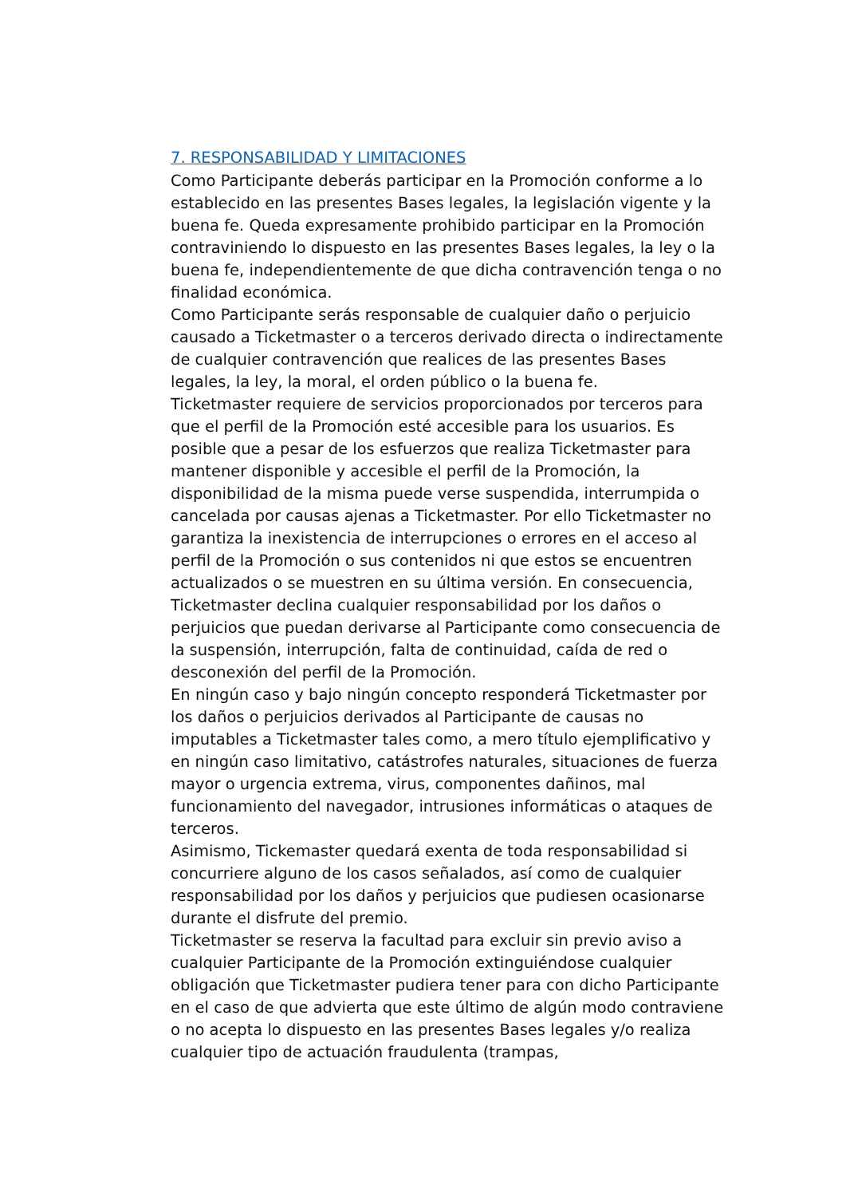7. RESPONSABILIDAD Y LIMITACIONES
Como Participante deberás participar en la Promoción conforme a lo establecido en las presentes Bases legales, la legislación vigente y la buena fe. Queda expresamente prohibido participar en la Promoción contraviniendo lo dispuesto en las presentes Bases legales, la ley o la buena fe, independientemente de que dicha contravención tenga o no finalidad económica.
Como Participante serás responsable de cualquier daño o perjuicio causado a Ticketmaster o a terceros derivado directa o indirectamente de cualquier contravención que realices de las presentes Bases legales, la ley, la moral, el orden público o la buena fe.
Ticketmaster requiere de servicios proporcionados por terceros para que el perfil de la Promoción esté accesible para los usuarios. Es posible que a pesar de los esfuerzos que realiza Ticketmaster para mantener disponible y accesible el perfil de la Promoción, la disponibilidad de la misma puede verse suspendida, interrumpida o cancelada por causas ajenas a Ticketmaster. Por ello Ticketmaster no garantiza la inexistencia de interrupciones o errores en el acceso al perfil de la Promoción o sus contenidos ni que estos se encuentren actualizados o se muestren en su última versión. En consecuencia, Ticketmaster declina cualquier responsabilidad por los daños o perjuicios que puedan derivarse al Participante como consecuencia de la suspensión, interrupción, falta de continuidad, caída de red o desconexión del perfil de la Promoción.
En ningún caso y bajo ningún concepto responderá Ticketmaster por los daños o perjuicios derivados al Participante de causas no imputables a Ticketmaster tales como, a mero título ejemplificativo y en ningún caso limitativo, catástrofes naturales, situaciones de fuerza mayor o urgencia extrema, virus, componentes dañinos, mal funcionamiento del navegador, intrusiones informáticas o ataques de terceros.
Asimismo, Tickemaster quedará exenta de toda responsabilidad si concurriere alguno de los casos señalados, así como de cualquier responsabilidad por los daños y perjuicios que pudiesen ocasionarse durante el disfrute del premio.
Ticketmaster se reserva la facultad para excluir sin previo aviso a cualquier Participante de la Promoción extinguiéndose cualquier obligación que Ticketmaster pudiera tener para con dicho Participante en el caso de que advierta que este último de algún modo contraviene o no acepta lo dispuesto en las presentes Bases legales y/o realiza cualquier tipo de actuación fraudulenta (trampas,